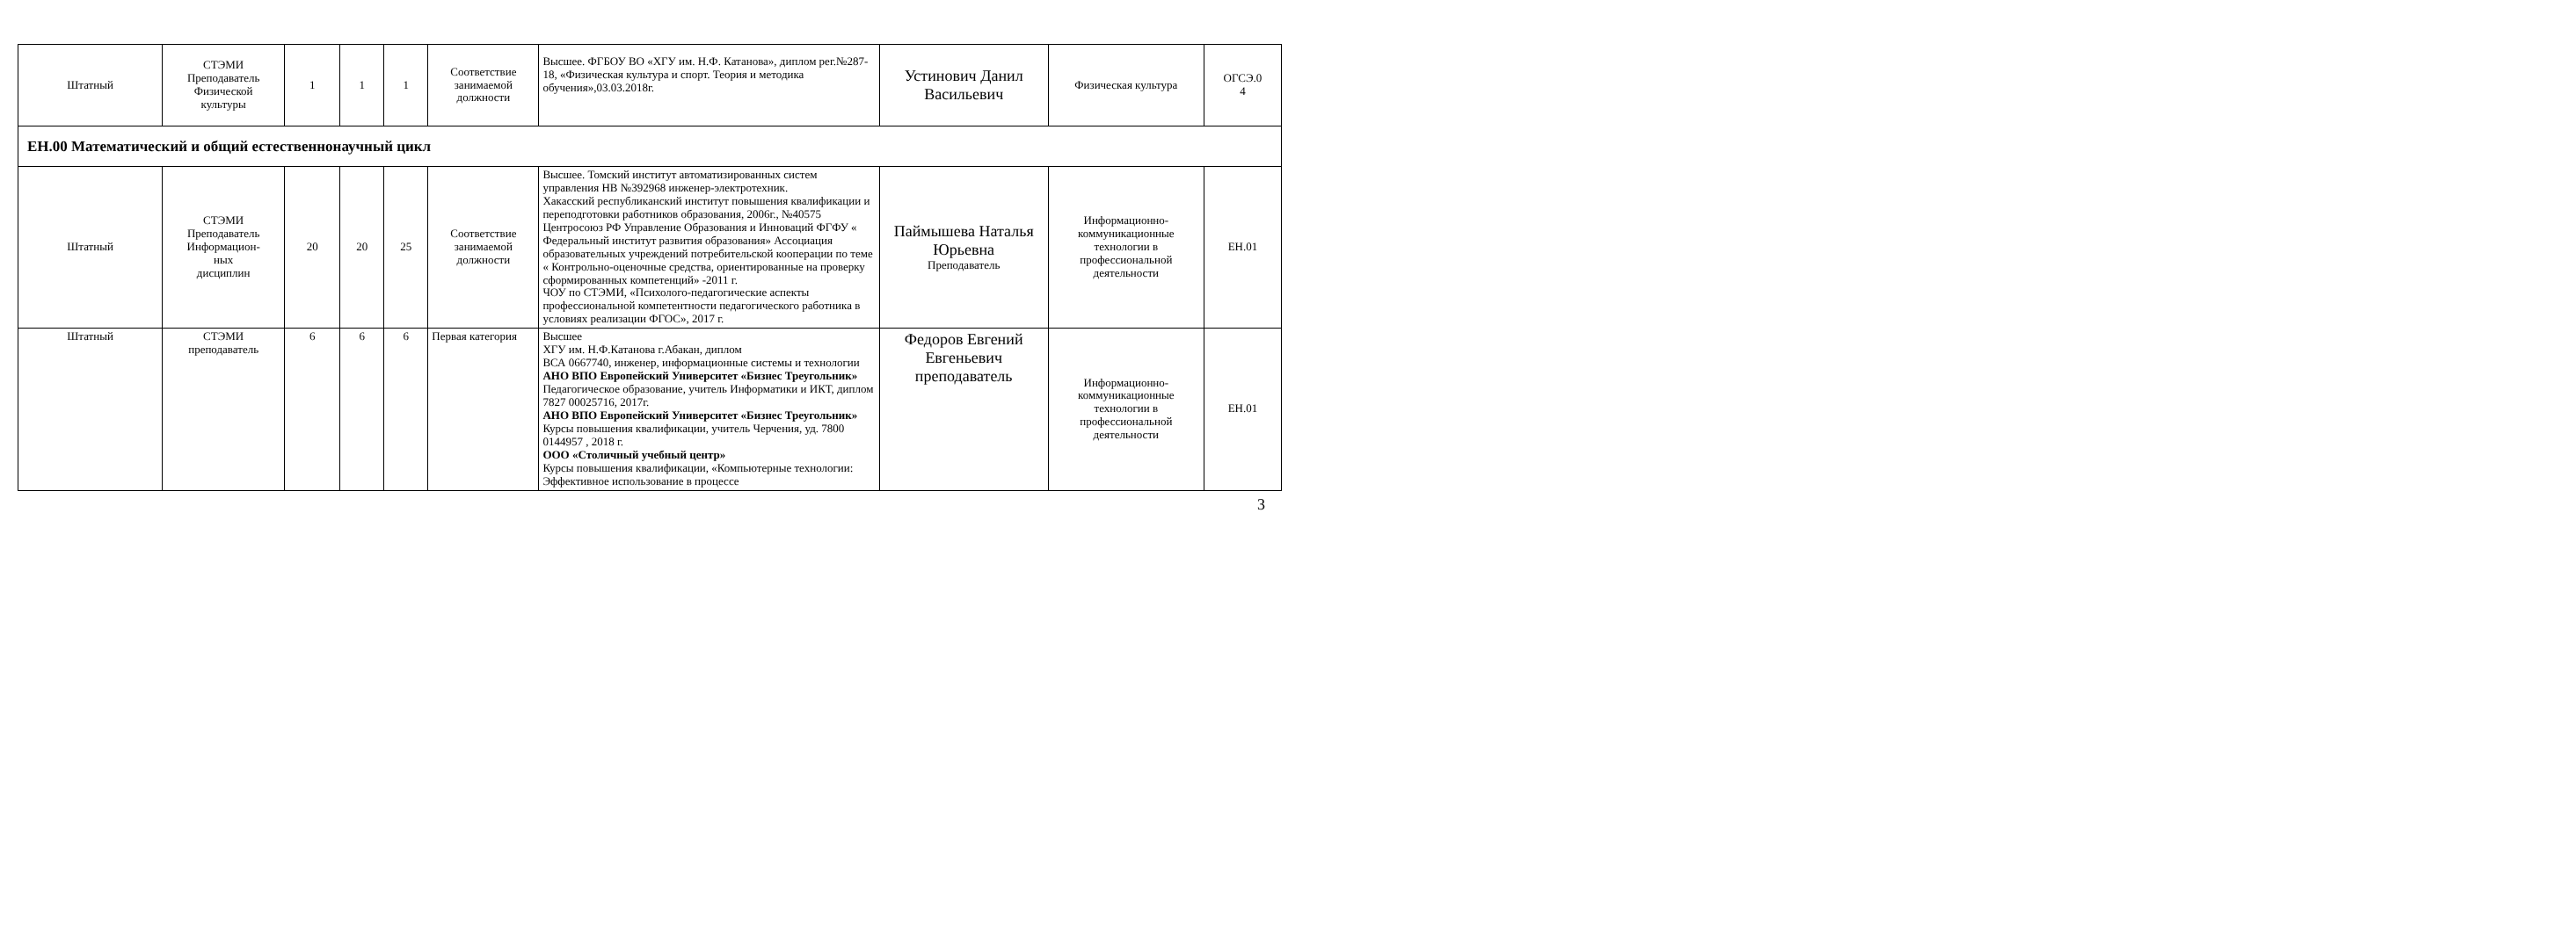| Штатный | СТЭМИ Преподаватель Физической культуры | 1 | 1 | 1 | Соответствие занимаемой должности | Высшее. ФГБОУ ВО «ХГУ им. Н.Ф. Катанова», диплом рег.№287-18, «Физическая культура и спорт. Теория и методика обучения»,03.03.2018г. | Устинович Данил Васильевич | Физическая культура | ОГСЭ.0 4 |
| ЕН.00 Математический и общий естественнонаучный цикл | | | | | | | | | |
| Штатный | СТЭМИ Преподаватель Информацион- ных дисциплин | 20 | 20 | 25 | Соответствие занимаемой должности | Высшее. Томский институт автоматизированных систем управления НВ №392968 инженер-электротехник. Хакасский республиканский институт повышения квалификации и переподготовки работников образования, 2006г., №40575 Центросоюз РФ Управление Образования и Инноваций ФГФУ « Федеральный институт развития образования» Ассоциация образовательных учреждений потребительской кооперации по теме « Контрольно-оценочные средства, ориентированные на проверку сформированных компетенций» -2011 г. ЧОУ по СТЭМИ, «Психолого-педагогические аспекты профессиональной компетентности педагогического работника в условиях реализации ФГОС», 2017 г. | Паймышева Наталья Юрьевна Преподаватель | Информационно-коммуникационные технологии в профессиональной деятельности | ЕН.01 |
| Штатный | СТЭМИ преподаватель | 6 | 6 | 6 | Первая категория | Высшее ХГУ им. Н.Ф.Катанова г.Абакан, диплом ВСА 0667740, инженер, информационные системы и технологии АНО ВПО Европейский Университет «Бизнес Треугольник» Педагогическое образование, учитель Информатики и ИКТ, диплом 7827 00025716, 2017г. АНО ВПО Европейский Университет «Бизнес Треугольник» Курсы повышения квалификации, учитель Черчения, уд. 7800 0144957 , 2018 г. ООО «Столичный учебный центр» Курсы повышения квалификации, «Компьютерные технологии: Эффективное использование в процессе | Федоров Евгений Евгеньевич преподаватель | Информационно-коммуникационные технологии в профессиональной деятельности | ЕН.01 |
3